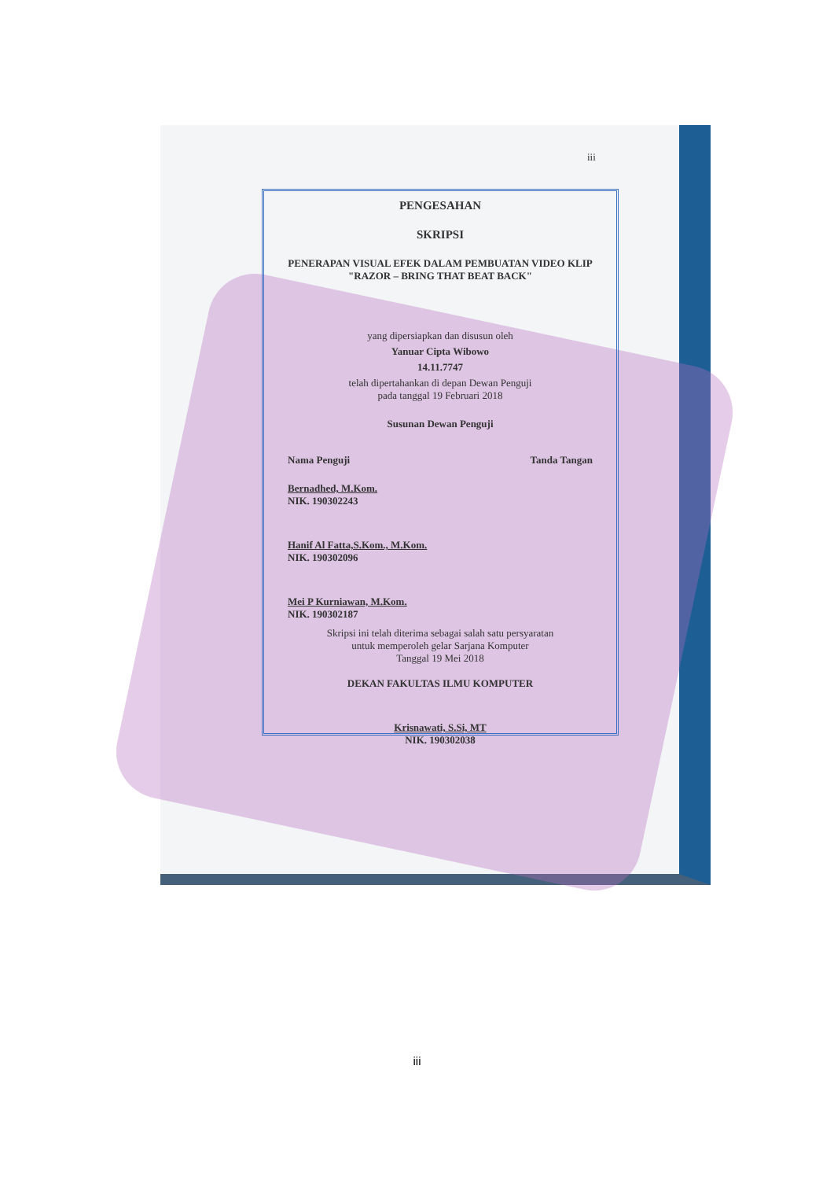iii
PENGESAHAN
SKRIPSI
PENERAPAN VISUAL EFEK DALAM PEMBUATAN VIDEO KLIP
"RAZOR – BRING THAT BEAT BACK"
yang dipersiapkan dan disusun oleh
Yanuar Cipta Wibowo
14.11.7747
telah dipertahankan di depan Dewan Penguji
pada tanggal 19 Februari 2018
Susunan Dewan Penguji
Nama Penguji Tanda Tangan
Bernadhed, M.Kom.
NIK. 190302243
Hanif Al Fatta,S.Kom., M.Kom.
NIK. 190302096
Mei P Kurniawan, M.Kom.
NIK. 190302187
Skripsi ini telah diterima sebagai salah satu persyaratan
untuk memperoleh gelar Sarjana Komputer
Tanggal 19 Mei 2018
DEKAN FAKULTAS ILMU KOMPUTER
Krisnawati, S.Si, MT
NIK. 190302038
iii